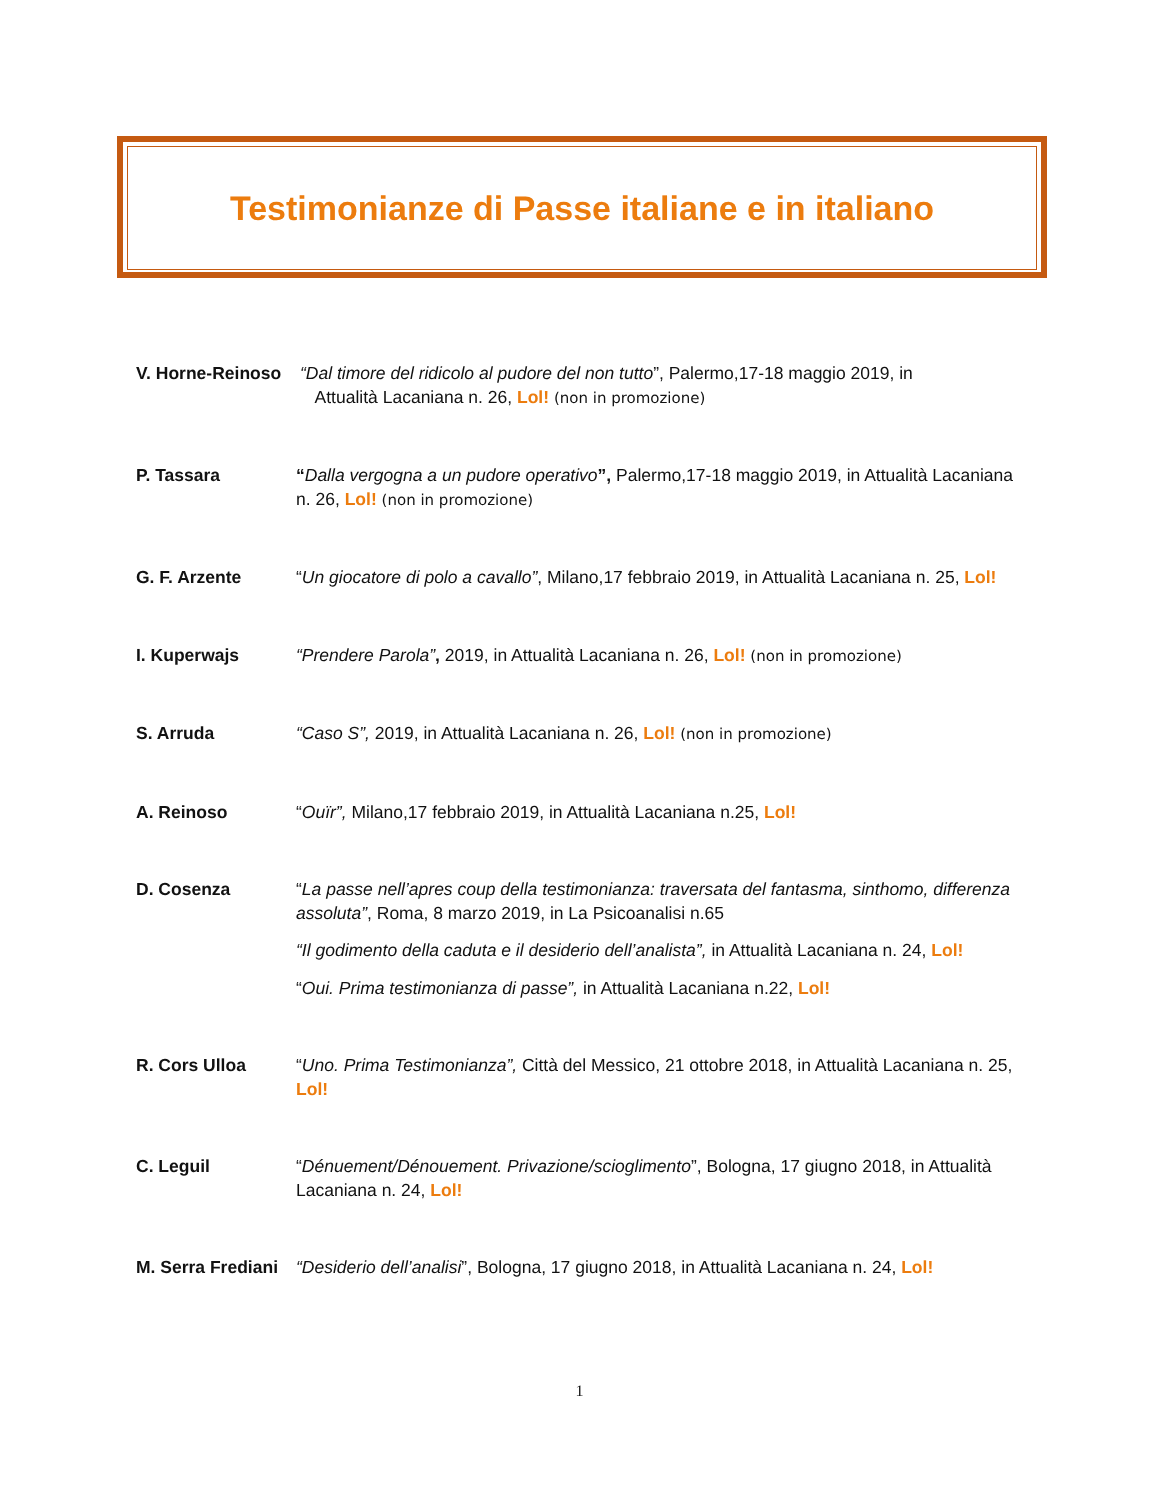Testimonianze di Passe italiane e in italiano
V. Horne-Reinoso
“Dal timore del ridicolo al pudore del non tutto”, Palermo,17-18 maggio 2019, in
Attualità Lacaniana n. 26, Lol! (non in promozione)
P. Tassara “Dalla vergogna a un pudore operativo”, Palermo,17-18 maggio 2019, in Attualità Lacaniana n. 26, Lol! (non in promozione)
G. F. Arzente “Un giocatore di polo a cavallo”, Milano,17 febbraio 2019, in Attualità Lacaniana n. 25, Lol!
I. Kuperwajs “Prendere Parola”, 2019, in Attualità Lacaniana n. 26, Lol! (non in promozione)
S. Arruda “Caso S”, 2019, in Attualità Lacaniana n. 26, Lol! (non in promozione)
A. Reinoso “Ouïr”, Milano,17 febbraio 2019, in Attualità Lacaniana n.25, Lol!
D. Cosenza “La passe nell’apres coup della testimonianza: traversata del fantasma, sinthomo, differenza assoluta”, Roma, 8 marzo 2019, in La Psicoanalisi n.65
“Il godimento della caduta e il desiderio dell’analista”, in Attualità Lacaniana n. 24, Lol!
“Oui. Prima testimonianza di passe”, in Attualità Lacaniana n.22, Lol!
R. Cors Ulloa “Uno. Prima Testimonianza”, Città del Messico, 21 ottobre 2018, in Attualità Lacaniana n. 25, Lol!
C. Leguil “Dénuement/Dénouement. Privazione/scioglimento”, Bologna, 17 giugno 2018, in Attualità Lacaniana n. 24, Lol!
M. Serra Frediani
“Desiderio dell’analisi”, Bologna, 17 giugno 2018, in Attualità Lacaniana n. 24, Lol!
1